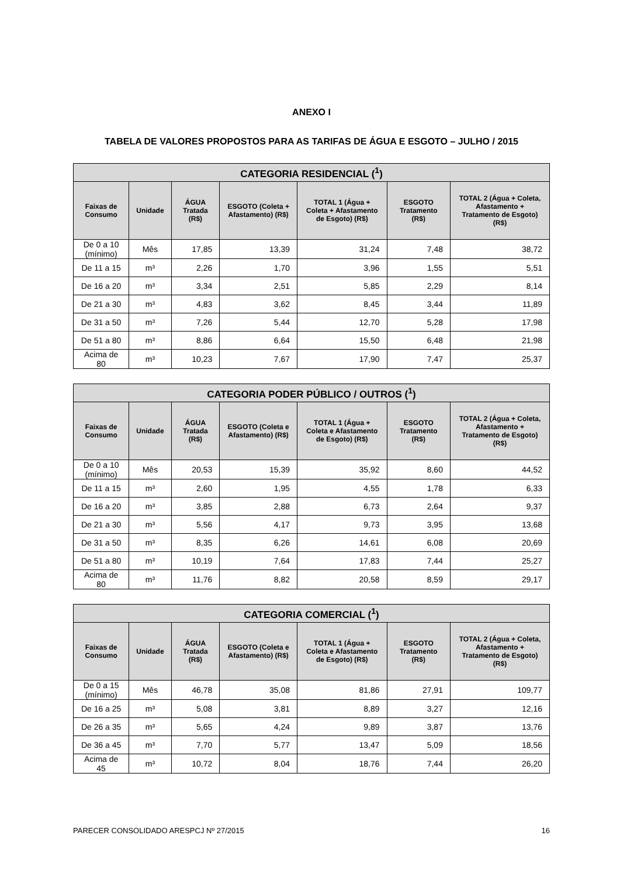ANEXO I
TABELA DE VALORES PROPOSTOS PARA AS TARIFAS DE ÁGUA E ESGOTO – JULHO / 2015
| CATEGORIA RESIDENCIAL (<sup>1</sup>) | | | | | | |
| --- | --- | --- | --- | --- | --- | --- |
| Faixas de Consumo | Unidade | ÁGUA Tratada (R$) | ESGOTO (Coleta + Afastamento) (R$) | TOTAL 1 (Água + Coleta + Afastamento de Esgoto) (R$) | ESGOTO Tratamento (R$) | TOTAL 2 (Água + Coleta, Afastamento + Tratamento de Esgoto) (R$) |
| De 0 a 10 (mínimo) | Mês | 17,85 | 13,39 | 31,24 | 7,48 | 38,72 |
| De 11 a 15 | m³ | 2,26 | 1,70 | 3,96 | 1,55 | 5,51 |
| De 16 a 20 | m³ | 3,34 | 2,51 | 5,85 | 2,29 | 8,14 |
| De 21 a 30 | m³ | 4,83 | 3,62 | 8,45 | 3,44 | 11,89 |
| De 31 a 50 | m³ | 7,26 | 5,44 | 12,70 | 5,28 | 17,98 |
| De 51 a 80 | m³ | 8,86 | 6,64 | 15,50 | 6,48 | 21,98 |
| Acima de 80 | m³ | 10,23 | 7,67 | 17,90 | 7,47 | 25,37 |
| CATEGORIA PODER PÚBLICO / OUTROS (<sup>1</sup>) | | | | | | |
| --- | --- | --- | --- | --- | --- | --- |
| Faixas de Consumo | Unidade | ÁGUA Tratada (R$) | ESGOTO (Coleta e Afastamento) (R$) | TOTAL 1 (Água + Coleta e Afastamento de Esgoto) (R$) | ESGOTO Tratamento (R$) | TOTAL 2 (Água + Coleta, Afastamento + Tratamento de Esgoto) (R$) |
| De 0 a 10 (mínimo) | Mês | 20,53 | 15,39 | 35,92 | 8,60 | 44,52 |
| De 11 a 15 | m³ | 2,60 | 1,95 | 4,55 | 1,78 | 6,33 |
| De 16 a 20 | m³ | 3,85 | 2,88 | 6,73 | 2,64 | 9,37 |
| De 21 a 30 | m³ | 5,56 | 4,17 | 9,73 | 3,95 | 13,68 |
| De 31 a 50 | m³ | 8,35 | 6,26 | 14,61 | 6,08 | 20,69 |
| De 51 a 80 | m³ | 10,19 | 7,64 | 17,83 | 7,44 | 25,27 |
| Acima de 80 | m³ | 11,76 | 8,82 | 20,58 | 8,59 | 29,17 |
| CATEGORIA COMERCIAL (<sup>1</sup>) | | | | | | |
| --- | --- | --- | --- | --- | --- | --- |
| Faixas de Consumo | Unidade | ÁGUA Tratada (R$) | ESGOTO (Coleta e Afastamento) (R$) | TOTAL 1 (Água + Coleta e Afastamento de Esgoto) (R$) | ESGOTO Tratamento (R$) | TOTAL 2 (Água + Coleta, Afastamento + Tratamento de Esgoto) (R$) |
| De 0 a 15 (mínimo) | Mês | 46,78 | 35,08 | 81,86 | 27,91 | 109,77 |
| De 16 a 25 | m³ | 5,08 | 3,81 | 8,89 | 3,27 | 12,16 |
| De 26 a 35 | m³ | 5,65 | 4,24 | 9,89 | 3,87 | 13,76 |
| De 36 a 45 | m³ | 7,70 | 5,77 | 13,47 | 5,09 | 18,56 |
| Acima de 45 | m³ | 10,72 | 8,04 | 18,76 | 7,44 | 26,20 |
PARECER CONSOLIDADO ARESPCJ Nº 27/2015 16